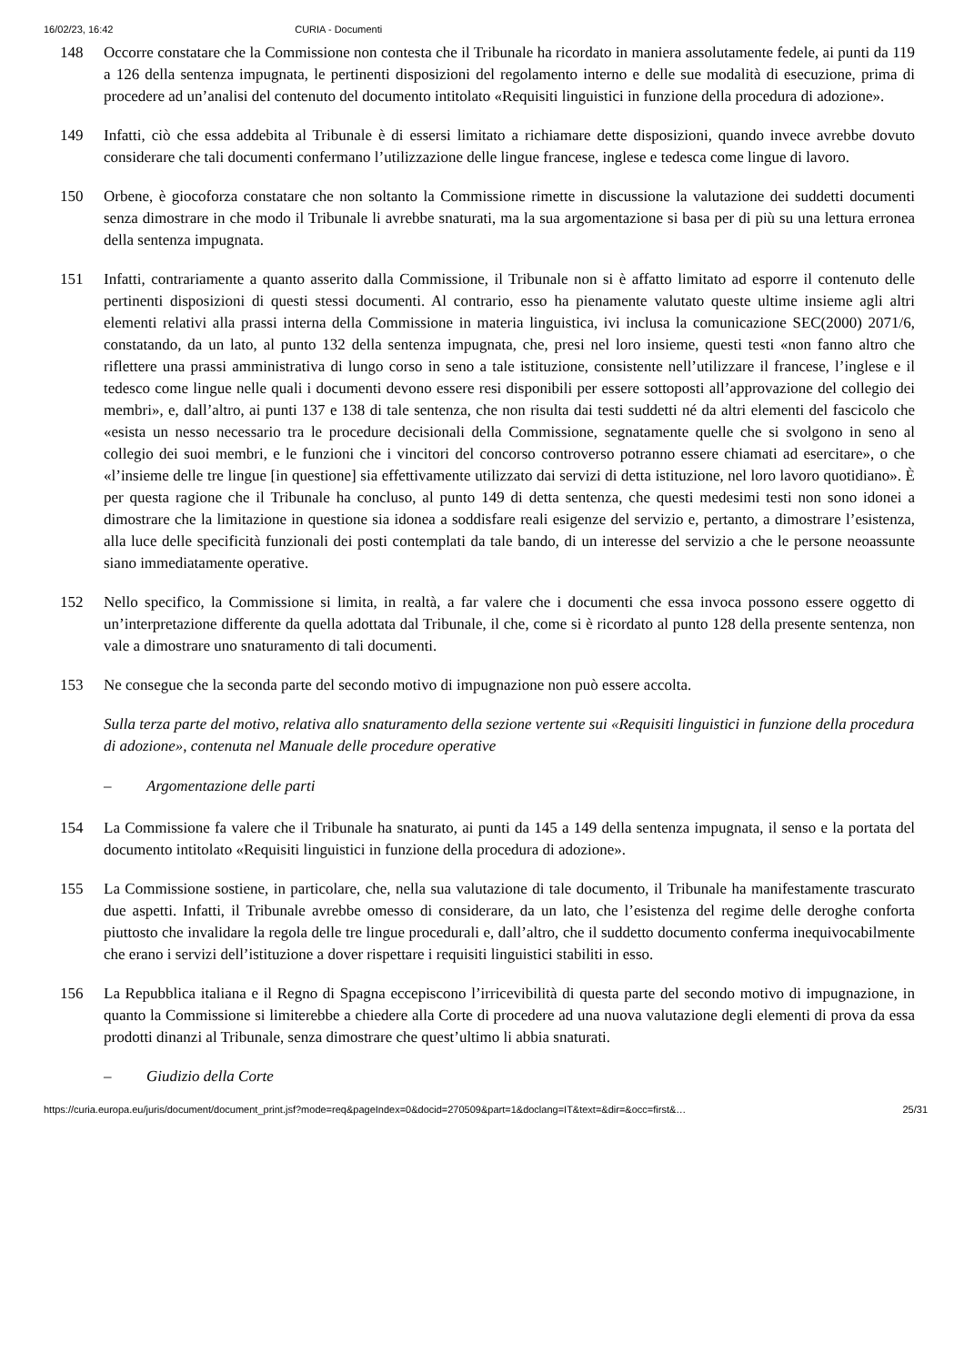16/02/23, 16:42 CURIA - Documenti
148 Occorre constatare che la Commissione non contesta che il Tribunale ha ricordato in maniera assolutamente fedele, ai punti da 119 a 126 della sentenza impugnata, le pertinenti disposizioni del regolamento interno e delle sue modalità di esecuzione, prima di procedere ad un’analisi del contenuto del documento intitolato «Requisiti linguistici in funzione della procedura di adozione».
149 Infatti, ciò che essa addebita al Tribunale è di essersi limitato a richiamare dette disposizioni, quando invece avrebbe dovuto considerare che tali documenti confermano l’utilizzazione delle lingue francese, inglese e tedesca come lingue di lavoro.
150 Orbene, è giocoforza constatare che non soltanto la Commissione rimette in discussione la valutazione dei suddetti documenti senza dimostrare in che modo il Tribunale li avrebbe snaturati, ma la sua argomentazione si basa per di più su una lettura erronea della sentenza impugnata.
151 Infatti, contrariamente a quanto asserito dalla Commissione, il Tribunale non si è affatto limitato ad esporre il contenuto delle pertinenti disposizioni di questi stessi documenti. Al contrario, esso ha pienamente valutato queste ultime insieme agli altri elementi relativi alla prassi interna della Commissione in materia linguistica, ivi inclusa la comunicazione SEC(2000) 2071/6, constatando, da un lato, al punto 132 della sentenza impugnata, che, presi nel loro insieme, questi testi «non fanno altro che riflettere una prassi amministrativa di lungo corso in seno a tale istituzione, consistente nell’utilizzare il francese, l’inglese e il tedesco come lingue nelle quali i documenti devono essere resi disponibili per essere sottoposti all’approvazione del collegio dei membri», e, dall’altro, ai punti 137 e 138 di tale sentenza, che non risulta dai testi suddetti né da altri elementi del fascicolo che «esista un nesso necessario tra le procedure decisionali della Commissione, segnatamente quelle che si svolgono in seno al collegio dei suoi membri, e le funzioni che i vincitori del concorso controverso potranno essere chiamati ad esercitare», o che «l’insieme delle tre lingue [in questione] sia effettivamente utilizzato dai servizi di detta istituzione, nel loro lavoro quotidiano». È per questa ragione che il Tribunale ha concluso, al punto 149 di detta sentenza, che questi medesimi testi non sono idonei a dimostrare che la limitazione in questione sia idonea a soddisfare reali esigenze del servizio e, pertanto, a dimostrare l’esistenza, alla luce delle specificità funzionali dei posti contemplati da tale bando, di un interesse del servizio a che le persone neoassunte siano immediatamente operative.
152 Nello specifico, la Commissione si limita, in realtà, a far valere che i documenti che essa invoca possono essere oggetto di un’interpretazione differente da quella adottata dal Tribunale, il che, come si è ricordato al punto 128 della presente sentenza, non vale a dimostrare uno snaturamento di tali documenti.
153 Ne consegue che la seconda parte del secondo motivo di impugnazione non può essere accolta.
Sulla terza parte del motivo, relativa allo snaturamento della sezione vertente sui «Requisiti linguistici in funzione della procedura di adozione», contenuta nel Manuale delle procedure operative
– Argomentazione delle parti
154 La Commissione fa valere che il Tribunale ha snaturato, ai punti da 145 a 149 della sentenza impugnata, il senso e la portata del documento intitolato «Requisiti linguistici in funzione della procedura di adozione».
155 La Commissione sostiene, in particolare, che, nella sua valutazione di tale documento, il Tribunale ha manifestamente trascurato due aspetti. Infatti, il Tribunale avrebbe omesso di considerare, da un lato, che l’esistenza del regime delle deroghe conforta piuttosto che invalidare la regola delle tre lingue procedurali e, dall’altro, che il suddetto documento conferma inequivocabilmente che erano i servizi dell’istituzione a dover rispettare i requisiti linguistici stabiliti in esso.
156 La Repubblica italiana e il Regno di Spagna eccepiscono l’irricevibilità di questa parte del secondo motivo di impugnazione, in quanto la Commissione si limiterebbe a chiedere alla Corte di procedere ad una nuova valutazione degli elementi di prova da essa prodotti dinanzi al Tribunale, senza dimostrare che quest’ultimo li abbia snaturati.
– Giudizio della Corte
https://curia.europa.eu/juris/document/document_print.jsf?mode=req&pageIndex=0&docid=270509&part=1&doclang=IT&text=&dir=&occ=first&… 25/31